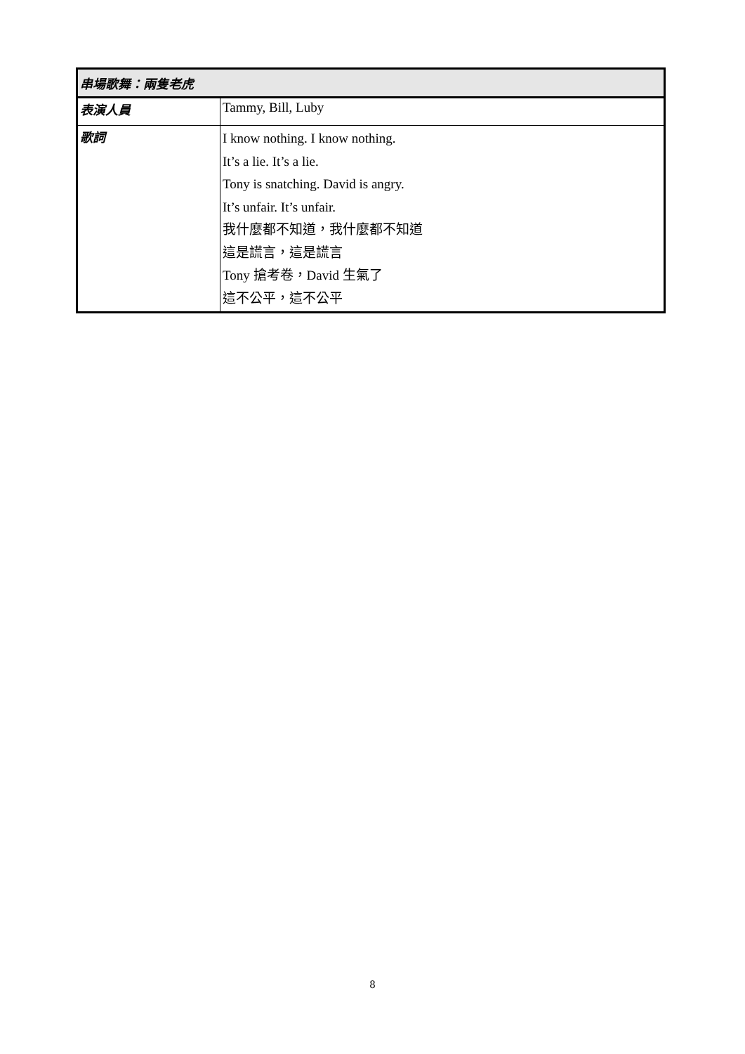| 串場歌舞：兩隻老虎 | |
| --- | --- |
| 表演人員 | Tammy, Bill, Luby |
| 歌詞 | I know nothing. I know nothing. It’s a lie. It’s a lie. Tony is snatching. David is angry. It’s unfair. It’s unfair. 我什麼都不知道，我什麼都不知道 這是謊言，這是謊言 Tony 搶考卷，David 生氣了 這不公平，這不公平 |
8